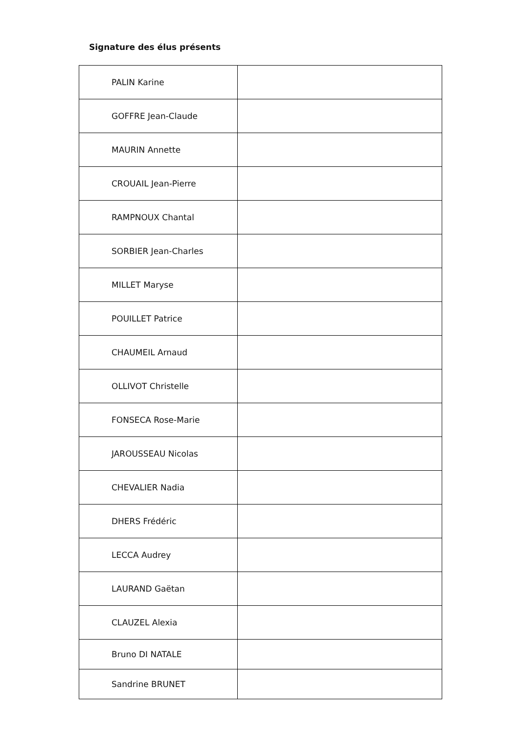Signature des élus présents
| PALIN Karine | |
| GOFFRE Jean-Claude | |
| MAURIN Annette | |
| CROUAIL Jean-Pierre | |
| RAMPNOUX Chantal | |
| SORBIER Jean-Charles | |
| MILLET Maryse | |
| POUILLET Patrice | |
| CHAUMEIL Arnaud | |
| OLLIVOT Christelle | |
| FONSECA Rose-Marie | |
| JAROUSSEAU Nicolas | |
| CHEVALIER Nadia | |
| DHERS Frédéric | |
| LECCA Audrey | |
| LAURAND Gaëtan | |
| CLAUZEL Alexia | |
| Bruno DI NATALE | |
| Sandrine BRUNET | |